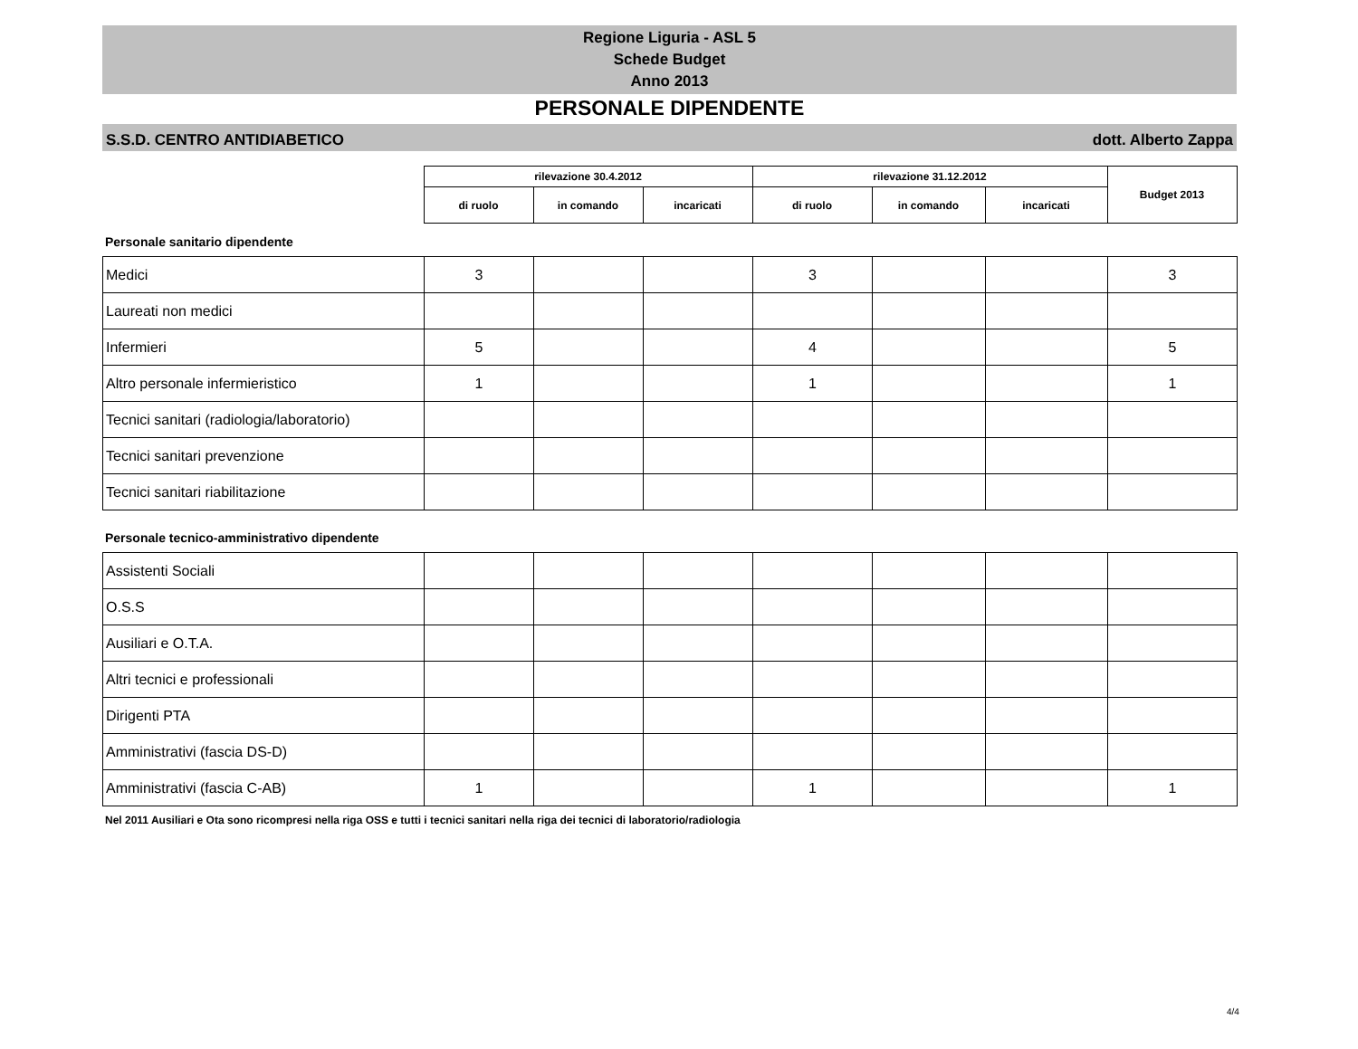Regione Liguria - ASL 5
Schede Budget
Anno 2013
PERSONALE DIPENDENTE
S.S.D. CENTRO ANTIDIABETICO dott. Alberto Zappa
| | rilevazione 30.4.2012 | | | rilevazione 31.12.2012 | | | Budget 2013 |
| | di ruolo | in comando | incaricati | di ruolo | in comando | incaricati | |
Personale sanitario dipendente
| Medici | 3 | | | 3 | | | 3 |
| Laureati non medici | | | | | | | |
| Infermieri | 5 | | | 4 | | | 5 |
| Altro personale infermieristico | 1 | | | 1 | | | 1 |
| Tecnici sanitari (radiologia/laboratorio) | | | | | | | |
| Tecnici sanitari prevenzione | | | | | | | |
| Tecnici sanitari riabilitazione | | | | | | | |
Personale tecnico-amministrativo dipendente
| Assistenti Sociali | | | | | | | |
| O.S.S | | | | | | | |
| Ausiliari e O.T.A. | | | | | | | |
| Altri tecnici e professionali | | | | | | | |
| Dirigenti PTA | | | | | | | |
| Amministrativi (fascia DS-D) | | | | | | | |
| Amministrativi (fascia C-AB) | 1 | | | 1 | | | 1 |
Nel 2011 Ausiliari e Ota sono ricompresi nella riga OSS e tutti i tecnici sanitari nella riga dei tecnici di laboratorio/radiologia
4/4